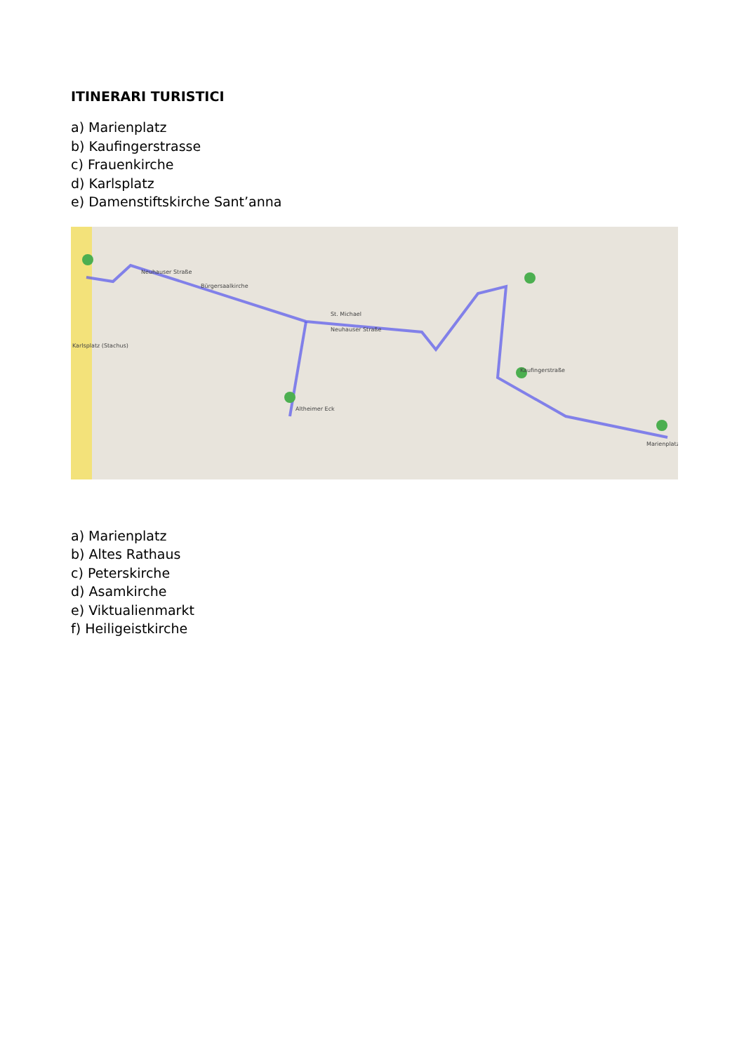ITINERARI TURISTICI
a) Marienplatz
b) Kaufingerstrasse
c) Frauenkirche
d) Karlsplatz
e) Damenstiftskirche Sant’anna
Neuhauser Straße
Neuhauser Straße
Bürgersaalkirche
St. Michael
Kaufingerstraße
Marienplatz
Altheimer Eck
Karlsplatz (Stachus)
a) Marienplatz
b) Altes Rathaus
c) Peterskirche
d) Asamkirche
e) Viktualienmarkt
f) Heiligeistkirche